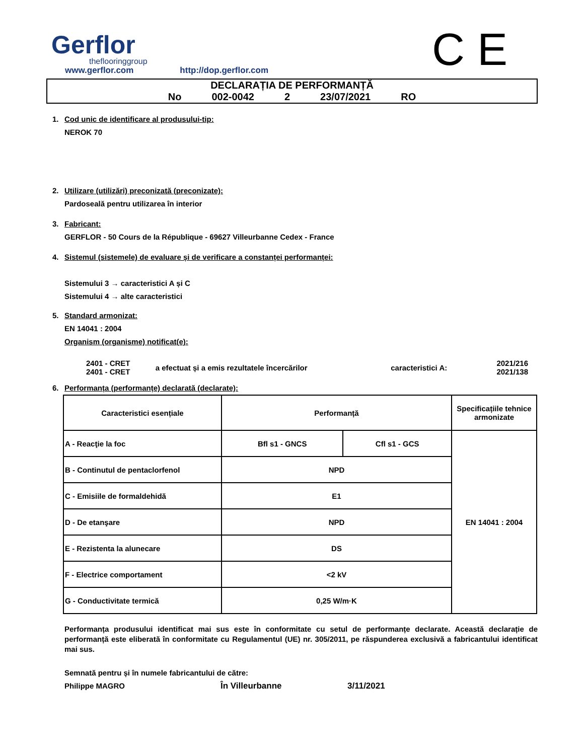Gerflor
theflooringgroup
www.gerflor.com http://dop.gerflor.com
C E
DECLARAȚIA DE PERFORMANȚĂ
No 002-0042 2 23/07/2021 RO
1. Cod unic de identificare al produsului-tip:
NEROK 70
2. Utilizare (utilizări) preconizată (preconizate):
Pardoseală pentru utilizarea în interior
3. Fabricant:
GERFLOR - 50 Cours de la République - 69627 Villeurbanne Cedex - France
4. Sistemul (sistemele) de evaluare și de verificare a constanței performanței:
Sistemului 3 → caracteristici A și C
Sistemului 4 → alte caracteristici
5. Standard armonizat:
EN 14041 : 2004
Organism (organisme) notificat(e):
| 2401 - CRET 2401 - CRET | a efectuat și a emis rezultatele încercărilor | caracteristici A: | 2021/216 2021/138 |
6. Performanța (performanțe) declarată (declarate):
| Caracteristici esențiale | Performanță | | Specificațiile tehnice armonizate |
| A - Reacţie la foc | Bfl s1 - GNCS | Cfl s1 - GCS | EN 14041 : 2004 |
| B - Continutul de pentaclorfenol | NPD | | |
| C - Emisiile de formaldehidă | E1 | | |
| D - De etanşare | NPD | | |
| E - Rezistenta la alunecare | DS | | |
| F - Electrice comportament | <2 kV | | |
| G - Conductivitate termică | 0,25 W/m·K | | |
Performanța produsului identificat mai sus este în conformitate cu setul de performanțe declarate. Această declarație de performanță este eliberată în conformitate cu Regulamentul (UE) nr. 305/2011, pe răspunderea exclusivă a fabricantului identificat mai sus.
Semnată pentru și în numele fabricantului de către:
Philippe MAGRO În Villeurbanne 3/11/2021